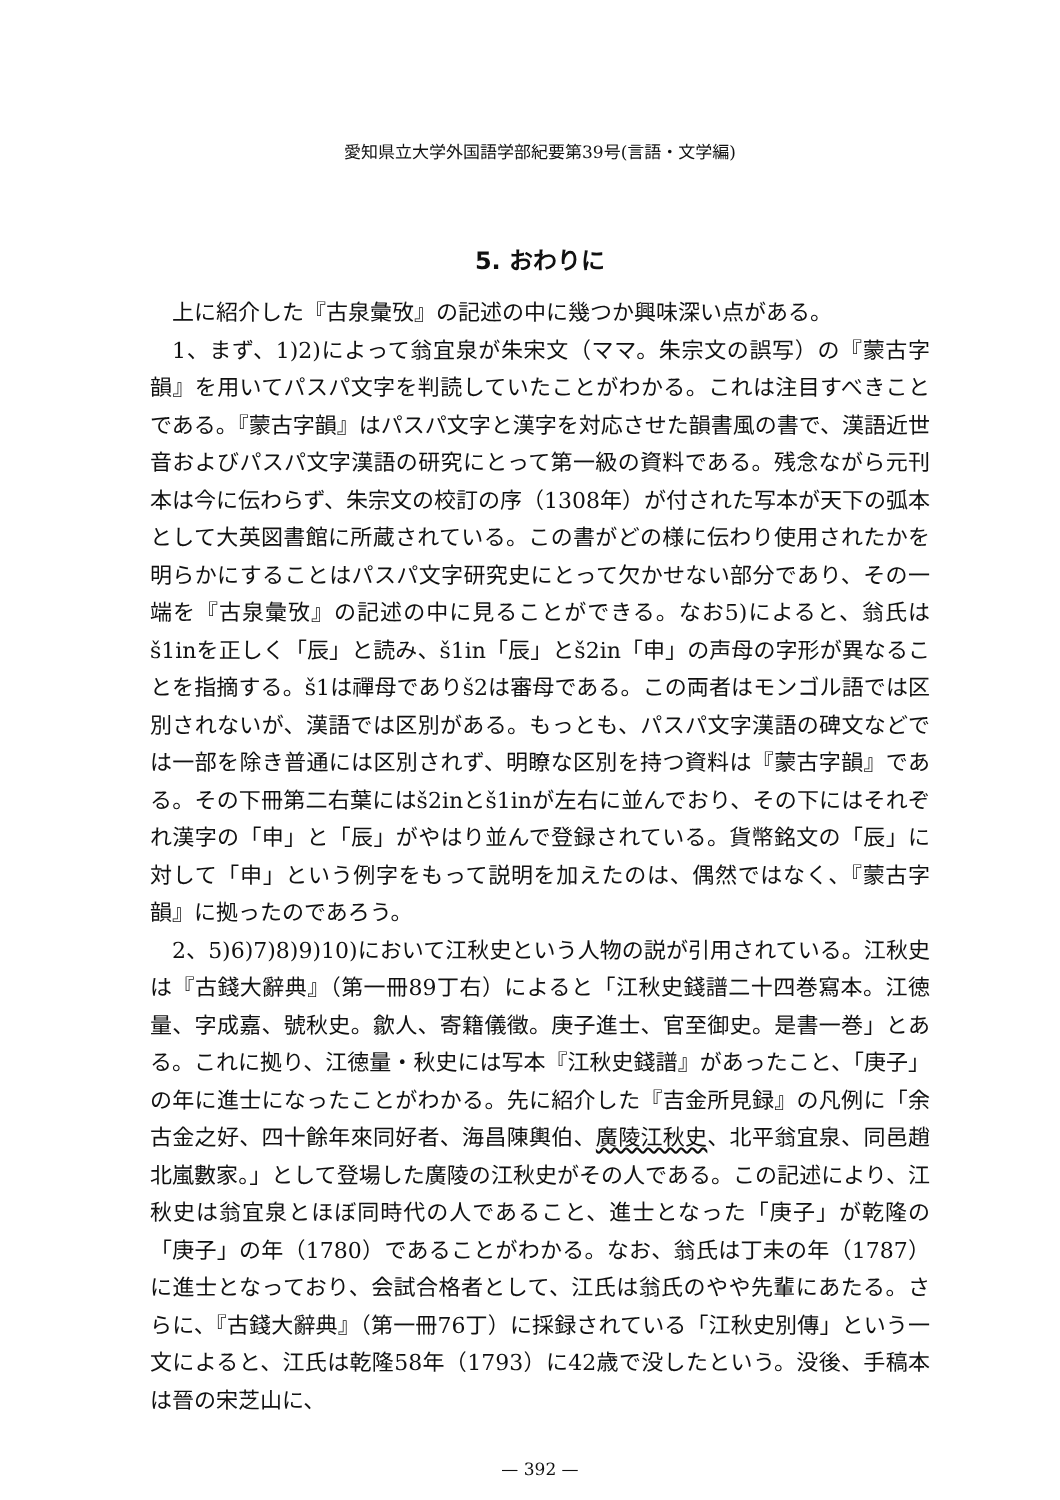愛知県立大学外国語学部紀要第39号(言語・文学編)
5. おわりに
上に紹介した『古泉彙攷』の記述の中に幾つか興味深い点がある。
1、まず、1)2)によって翁宜泉が朱宋文（ママ。朱宗文の誤写）の『蒙古字韻』を用いてパスパ文字を判読していたことがわかる。これは注目すべきことである。『蒙古字韻』はパスパ文字と漢字を対応させた韻書風の書で、漢語近世音およびパスパ文字漢語の研究にとって第一級の資料である。残念ながら元刊本は今に伝わらず、朱宗文の校訂の序（1308年）が付された写本が天下の弧本として大英図書館に所蔵されている。この書がどの様に伝わり使用されたかを明らかにすることはパスパ文字研究史にとって欠かせない部分であり、その一端を『古泉彙攷』の記述の中に見ることができる。なお5)によると、翁氏はš1inを正しく「辰」と読み、š1in「辰」とš2in「申」の声母の字形が異なることを指摘する。š1は禪母でありš2は審母である。この両者はモンゴル語では区別されないが、漢語では区別がある。もっとも、パスパ文字漢語の碑文などでは一部を除き普通には区別されず、明瞭な区別を持つ資料は『蒙古字韻』である。その下冊第二右葉にはš2inとš1inが左右に並んでおり、その下にはそれぞれ漢字の「申」と「辰」がやはり並んで登録されている。貨幣銘文の「辰」に対して「申」という例字をもって説明を加えたのは、偶然ではなく、『蒙古字韻』に拠ったのであろう。
2、5)6)7)8)9)10)において江秋史という人物の説が引用されている。江秋史は『古錢大辭典』（第一冊89丁右）によると「江秋史錢譜二十四巻寫本。江徳量、字成嘉、號秋史。歙人、寄籍儀徵。庚子進士、官至御史。是書一巻」とある。これに拠り、江徳量・秋史には写本『江秋史錢譜』があったこと、「庚子」の年に進士になったことがわかる。先に紹介した『吉金所見録』の凡例に「余古金之好、四十餘年來同好者、海昌陳輿伯、廣陵江秋史、北平翁宜泉、同邑趙北嵐數家。」として登場した廣陵の江秋史がその人である。この記述により、江秋史は翁宜泉とほぼ同時代の人であること、進士となった「庚子」が乾隆の「庚子」の年（1780）であることがわかる。なお、翁氏は丁未の年（1787）に進士となっており、会試合格者として、江氏は翁氏のやや先輩にあたる。さらに、『古錢大辭典』（第一冊76丁）に採録されている「江秋史別傳」という一文によると、江氏は乾隆58年（1793）に42歳で没したという。没後、手稿本は晉の宋芝山に、
— 392 —